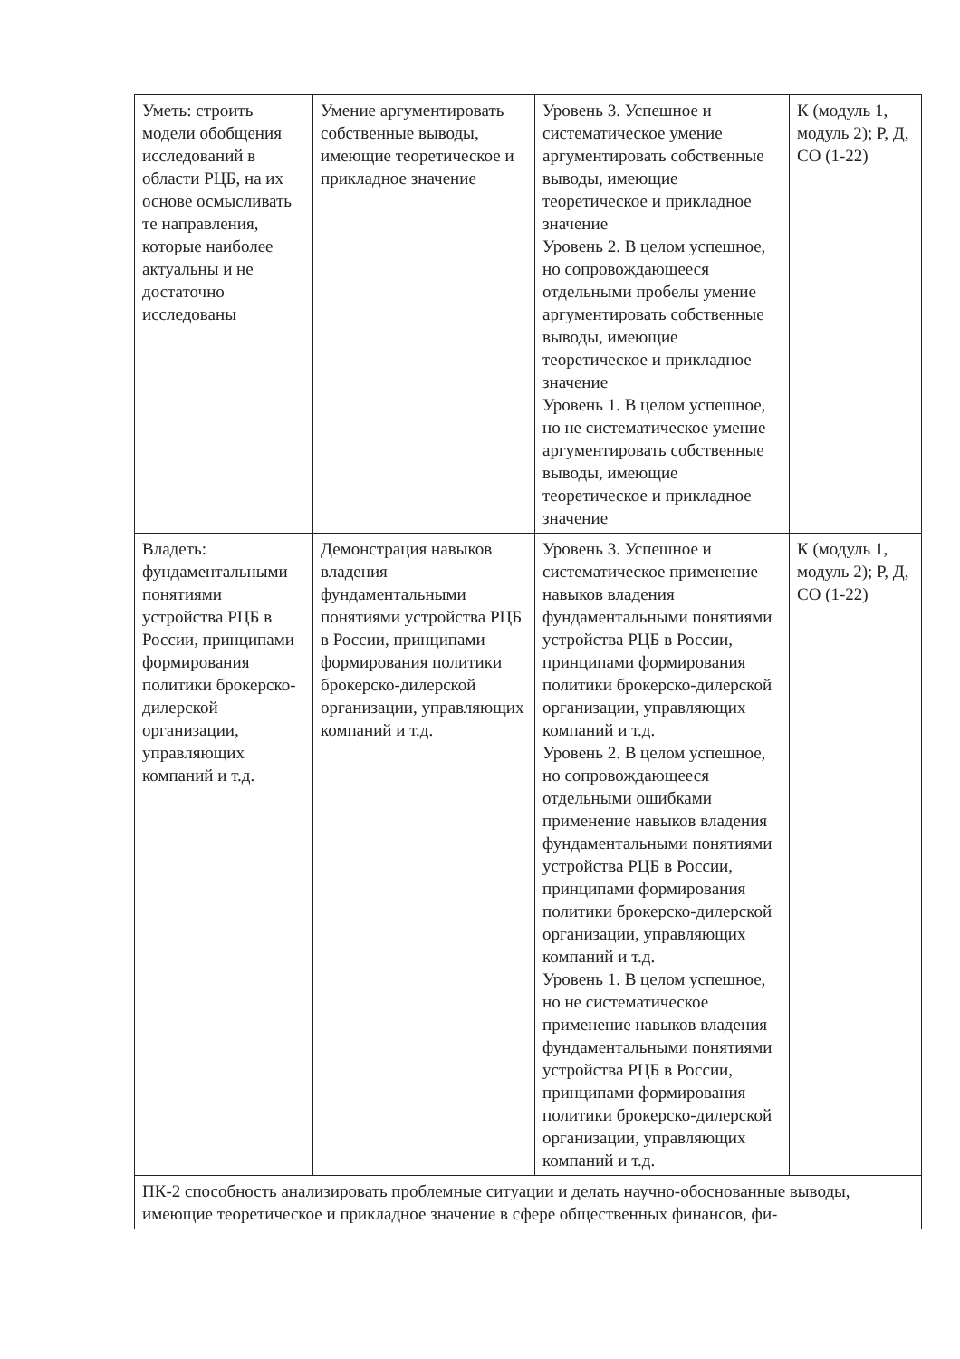| Уметь: строить модели обобщения исследований в области РЦБ, на их основе осмысливать те направления, которые наиболее актуальны и не достаточно исследованы | Умение аргументировать собственные выводы, имеющие теоретическое и прикладное значение | Уровень 3. Успешное и систематическое умение аргументировать собственные выводы, имеющие теоретическое и прикладное значение Уровень 2. В целом успешное, но сопровождающееся отдельными пробелы умение аргументировать собственные выводы, имеющие теоретическое и прикладное значение Уровень 1. В целом успешное, но не систематическое умение аргументировать собственные выводы, имеющие теоретическое и прикладное значение | К (модуль 1, модуль 2); Р, Д, СО (1-22) |
| Владеть: фундаментальными понятиями устройства РЦБ в России, принципами формирования политики брокерско-дилерской организации, управляющих компаний и т.д. | Демонстрация навыков владения фундаментальными понятиями устройства РЦБ в России, принципами формирования политики брокерско-дилерской организации, управляющих компаний и т.д. | Уровень 3. Успешное и систематическое применение навыков владения фундаментальными понятиями устройства РЦБ в России, принципами формирования политики брокерско-дилерской организации, управляющих компаний и т.д. Уровень 2. В целом успешное, но сопровождающееся отдельными ошибками применение навыков владения фундаментальными понятиями устройства РЦБ в России, принципами формирования политики брокерско-дилерской организации, управляющих компаний и т.д. Уровень 1. В целом успешное, но не систематическое применение навыков владения фундаментальными понятиями устройства РЦБ в России, принципами формирования политики брокерско-дилерской организации, управляющих компаний и т.д. | К (модуль 1, модуль 2); Р, Д, СО (1-22) |
| ПК-2 способность анализировать проблемные ситуации и делать научно-обоснованные выводы, имеющие теоретическое и прикладное значение в сфере общественных финансов, фи- | | | |